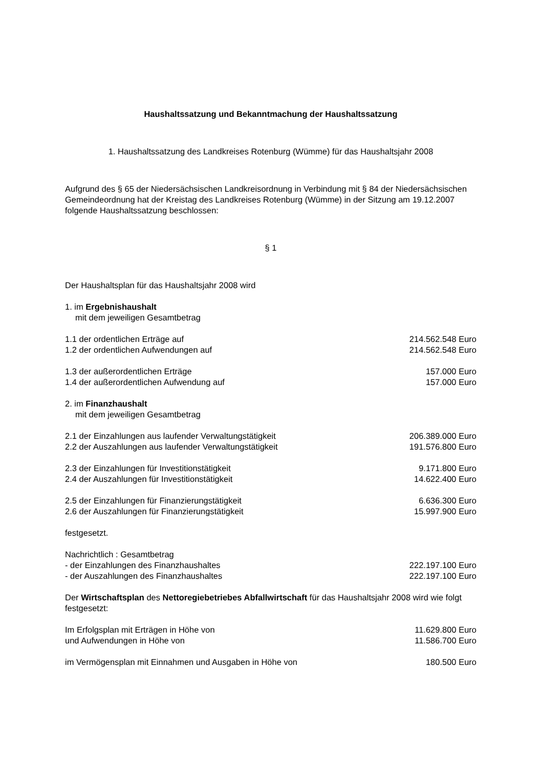Haushaltssatzung und Bekanntmachung der Haushaltssatzung
1. Haushaltssatzung des Landkreises Rotenburg (Wümme) für das Haushaltsjahr 2008
Aufgrund des § 65 der Niedersächsischen Landkreisordnung in Verbindung mit § 84 der Niedersächsischen Gemeindeordnung hat der Kreistag des Landkreises Rotenburg (Wümme) in der Sitzung am 19.12.2007 folgende Haushaltssatzung beschlossen:
§ 1
Der Haushaltsplan für das Haushaltsjahr 2008 wird
1. im Ergebnishaushalt
mit dem jeweiligen Gesamtbetrag
1.1 der ordentlichen Erträge auf 214.562.548 Euro
1.2 der ordentlichen Aufwendungen auf 214.562.548 Euro
1.3 der außerordentlichen Erträge 157.000 Euro
1.4 der außerordentlichen Aufwendung auf 157.000 Euro
2. im Finanzhaushalt
mit dem jeweiligen Gesamtbetrag
2.1 der Einzahlungen aus laufender Verwaltungstätigkeit 206.389.000 Euro
2.2 der Auszahlungen aus laufender Verwaltungstätigkeit 191.576.800 Euro
2.3 der Einzahlungen für Investitionstätigkeit 9.171.800 Euro
2.4 der Auszahlungen für Investitionstätigkeit 14.622.400 Euro
2.5 der Einzahlungen für Finanzierungstätigkeit 6.636.300 Euro
2.6 der Auszahlungen für Finanzierungstätigkeit 15.997.900 Euro
festgesetzt.
Nachrichtlich : Gesamtbetrag
- der Einzahlungen des Finanzhaushaltes 222.197.100 Euro
- der Auszahlungen des Finanzhaushaltes 222.197.100 Euro
Der Wirtschaftsplan des Nettoregiebetriebes Abfallwirtschaft für das Haushaltsjahr 2008 wird wie folgt festgesetzt:
Im Erfolgsplan mit Erträgen in Höhe von 11.629.800 Euro
und Aufwendungen in Höhe von 11.586.700 Euro
im Vermögensplan mit Einnahmen und Ausgaben in Höhe von 180.500 Euro